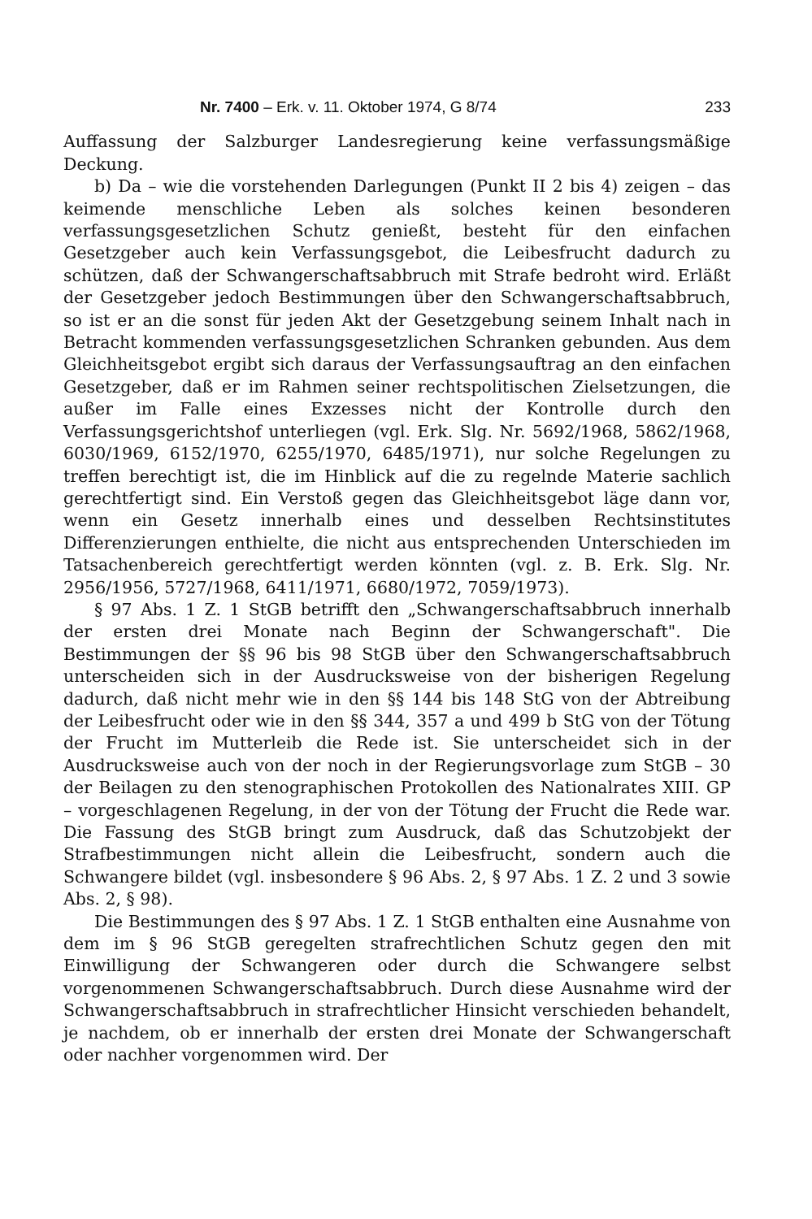Nr. 7400 – Erk. v. 11. Oktober 1974, G 8/74 233
Auffassung der Salzburger Landesregierung keine verfassungsmäßige Deckung.
b) Da – wie die vorstehenden Darlegungen (Punkt II 2 bis 4) zeigen – das keimende menschliche Leben als solches keinen besonderen verfassungsgesetzlichen Schutz genießt, besteht für den einfachen Gesetzgeber auch kein Verfassungsgebot, die Leibesfrucht dadurch zu schützen, daß der Schwangerschaftsabbruch mit Strafe bedroht wird. Erläßt der Gesetzgeber jedoch Bestimmungen über den Schwangerschaftsabbruch, so ist er an die sonst für jeden Akt der Gesetzgebung seinem Inhalt nach in Betracht kommenden verfassungsgesetzlichen Schranken gebunden. Aus dem Gleichheitsgebot ergibt sich daraus der Verfassungsauftrag an den einfachen Gesetzgeber, daß er im Rahmen seiner rechtspolitischen Zielsetzungen, die außer im Falle eines Exzesses nicht der Kontrolle durch den Verfassungsgerichtshof unterliegen (vgl. Erk. Slg. Nr. 5692/1968, 5862/1968, 6030/1969, 6152/1970, 6255/1970, 6485/1971), nur solche Regelungen zu treffen berechtigt ist, die im Hinblick auf die zu regelnde Materie sachlich gerechtfertigt sind. Ein Verstoß gegen das Gleichheitsgebot läge dann vor, wenn ein Gesetz innerhalb eines und desselben Rechtsinstitutes Differenzierungen enthielte, die nicht aus entsprechenden Unterschieden im Tatsachenbereich gerechtfertigt werden könnten (vgl. z. B. Erk. Slg. Nr. 2956/1956, 5727/1968, 6411/1971, 6680/1972, 7059/1973).
§ 97 Abs. 1 Z. 1 StGB betrifft den „Schwangerschaftsabbruch innerhalb der ersten drei Monate nach Beginn der Schwangerschaft". Die Bestimmungen der §§ 96 bis 98 StGB über den Schwangerschaftsabbruch unterscheiden sich in der Ausdrucksweise von der bisherigen Regelung dadurch, daß nicht mehr wie in den §§ 144 bis 148 StG von der Abtreibung der Leibesfrucht oder wie in den §§ 344, 357 a und 499 b StG von der Tötung der Frucht im Mutterleib die Rede ist. Sie unterscheidet sich in der Ausdrucksweise auch von der noch in der Regierungsvorlage zum StGB – 30 der Beilagen zu den stenographischen Protokollen des Nationalrates XIII. GP – vorgeschlagenen Regelung, in der von der Tötung der Frucht die Rede war. Die Fassung des StGB bringt zum Ausdruck, daß das Schutzobjekt der Strafbestimmungen nicht allein die Leibesfrucht, sondern auch die Schwangere bildet (vgl. insbesondere § 96 Abs. 2, § 97 Abs. 1 Z. 2 und 3 sowie Abs. 2, § 98).
Die Bestimmungen des § 97 Abs. 1 Z. 1 StGB enthalten eine Ausnahme von dem im § 96 StGB geregelten strafrechtlichen Schutz gegen den mit Einwilligung der Schwangeren oder durch die Schwangere selbst vorgenommenen Schwangerschaftsabbruch. Durch diese Ausnahme wird der Schwangerschaftsabbruch in strafrechtlicher Hinsicht verschieden behandelt, je nachdem, ob er innerhalb der ersten drei Monate der Schwangerschaft oder nachher vorgenommen wird. Der